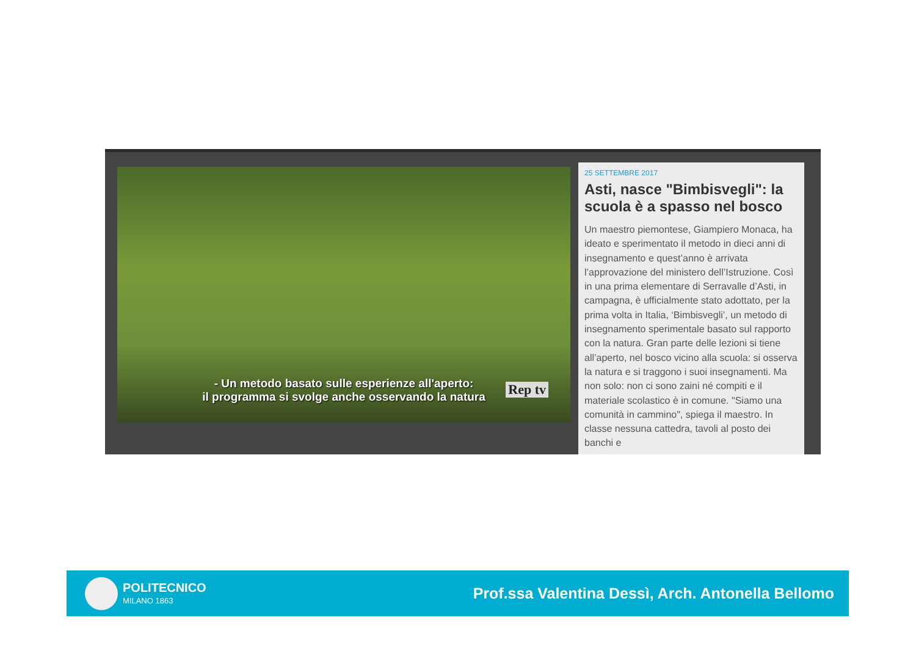- Un metodo basato sulle esperienze all'aperto:
il programma si svolge anche osservando la natura
Rep tv
25 SETTEMBRE 2017
Asti, nasce "Bimbisvegli": la scuola è a spasso nel bosco
Un maestro piemontese, Giampiero Monaca, ha ideato e sperimentato il metodo in dieci anni di insegnamento e quest’anno è arrivata l’approvazione del ministero dell’Istruzione. Così in una prima elementare di Serravalle d’Asti, in campagna, è ufficialmente stato adottato, per la prima volta in Italia, ‘Bimbisvegli’, un metodo di insegnamento sperimentale basato sul rapporto con la natura. Gran parte delle lezioni si tiene all’aperto, nel bosco vicino alla scuola: si osserva la natura e si traggono i suoi insegnamenti. Ma non solo: non ci sono zaini né compiti e il materiale scolastico è in comune. "Siamo una comunità in cammino", spiega il maestro. In classe nessuna cattedra, tavoli al posto dei banchi e
POLITECNICO
MILANO 1863
Prof.ssa Valentina Dessì, Arch. Antonella Bellomo